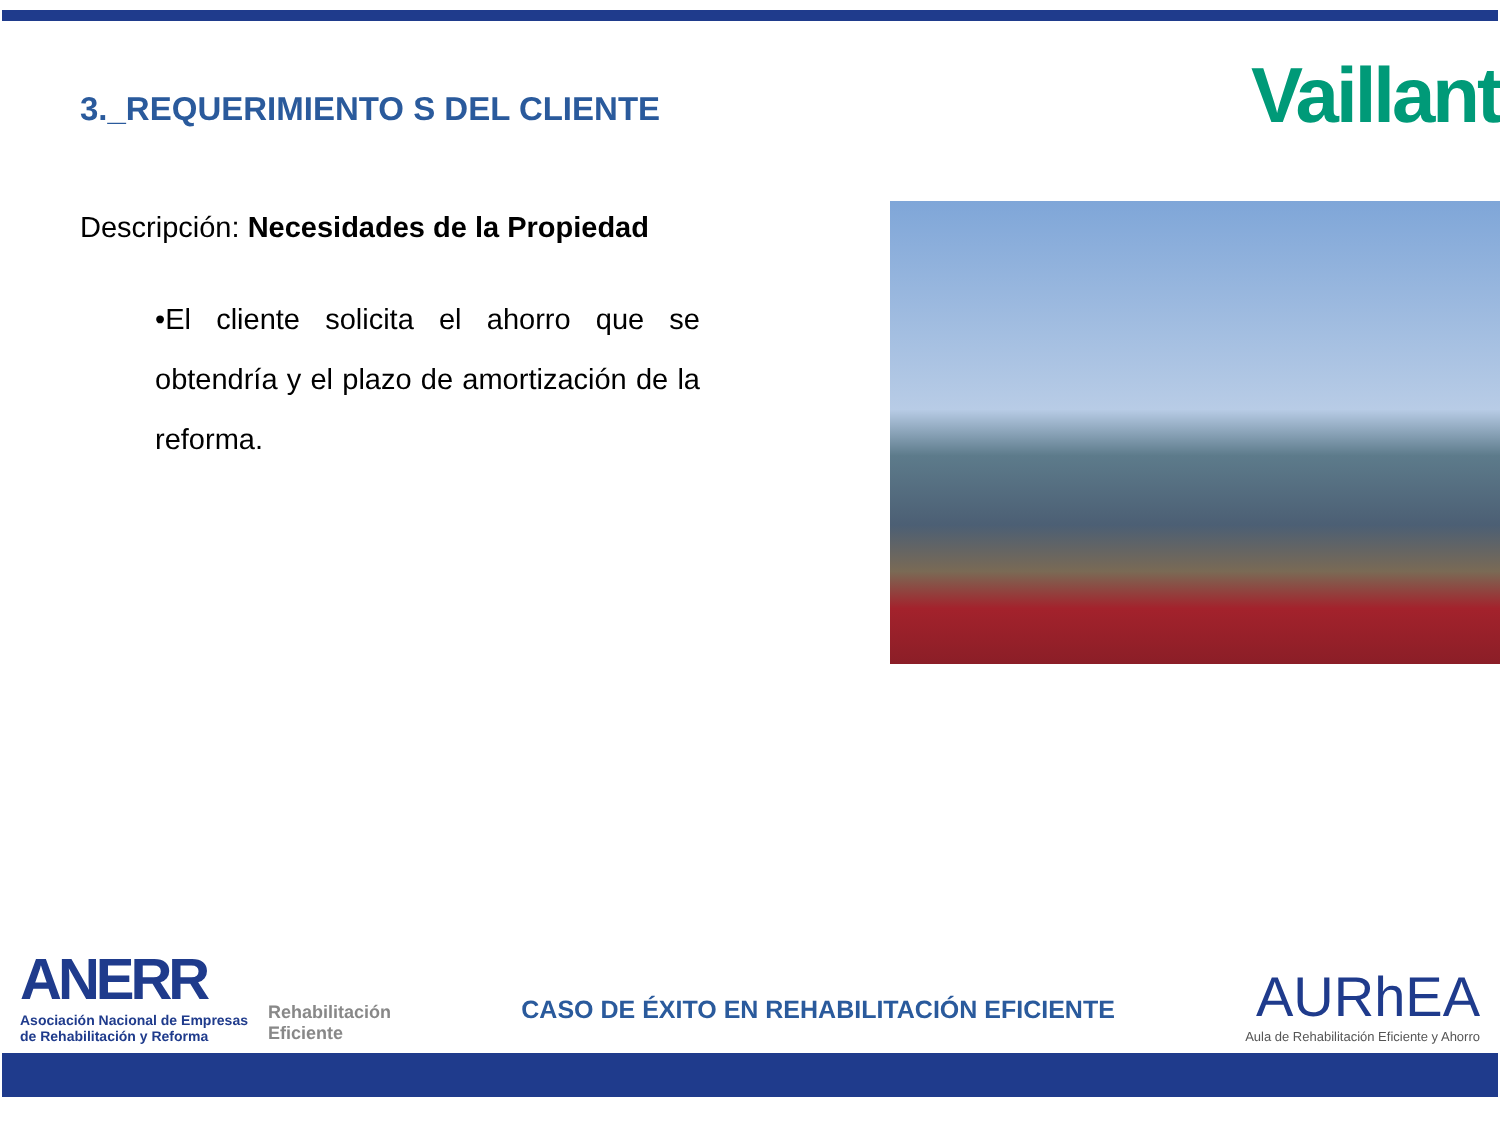3._REQUERIMIENTO S DEL CLIENTE
Vaillant
Descripción: Necesidades de la Propiedad
•El cliente solicita el ahorro que se obtendría y el plazo de amortización de la reforma.
ANERR
Asociación Nacional de Empresas
de Rehabilitación y Reforma
Rehabilitación
Eficiente
CASO DE ÉXITO EN REHABILITACIÓN EFICIENTE
AURhEA
Aula de Rehabilitación Eficiente y Ahorro